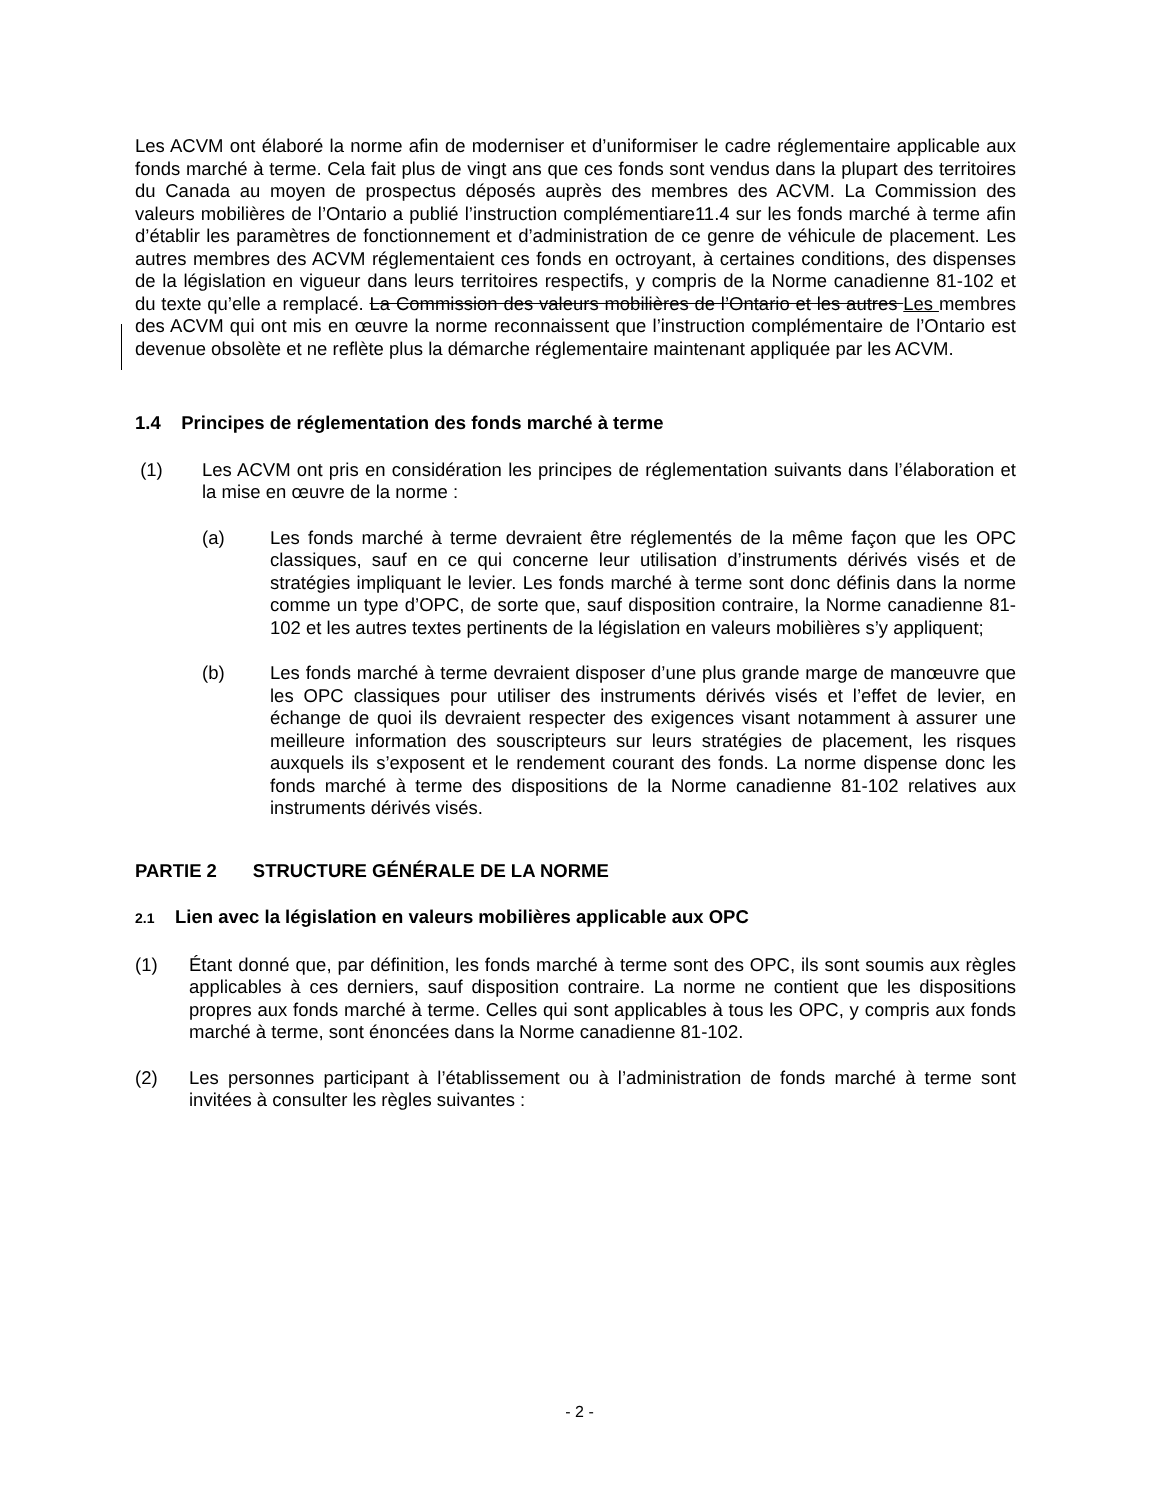Les ACVM ont élaboré la norme afin de moderniser et d’uniformiser le cadre réglementaire applicable aux fonds marché à terme. Cela fait plus de vingt ans que ces fonds sont vendus dans la plupart des territoires du Canada au moyen de prospectus déposés auprès des membres des ACVM. La Commission des valeurs mobilières de l’Ontario a publié l’instruction complémentiare11.4 sur les fonds marché à terme afin d’établir les paramètres de fonctionnement et d’administration de ce genre de véhicule de placement. Les autres membres des ACVM réglementaient ces fonds en octroyant, à certaines conditions, des dispenses de la législation en vigueur dans leurs territoires respectifs, y compris de la Norme canadienne 81-102 et du texte qu’elle a remplacé. La Commission des valeurs mobilières de l’Ontario et les autres Les membres des ACVM qui ont mis en œuvre la norme reconnaissent que l’instruction complémentaire de l’Ontario est devenue obsolète et ne reflète plus la démarche réglementaire maintenant appliquée par les ACVM.
1.4 Principes de réglementation des fonds marché à terme
(1) Les ACVM ont pris en considération les principes de réglementation suivants dans l’élaboration et la mise en œuvre de la norme :
(a) Les fonds marché à terme devraient être réglementés de la même façon que les OPC classiques, sauf en ce qui concerne leur utilisation d’instruments dérivés visés et de stratégies impliquant le levier. Les fonds marché à terme sont donc définis dans la norme comme un type d’OPC, de sorte que, sauf disposition contraire, la Norme canadienne 81-102 et les autres textes pertinents de la législation en valeurs mobilières s’y appliquent;
(b) Les fonds marché à terme devraient disposer d’une plus grande marge de manœuvre que les OPC classiques pour utiliser des instruments dérivés visés et l’effet de levier, en échange de quoi ils devraient respecter des exigences visant notamment à assurer une meilleure information des souscripteurs sur leurs stratégies de placement, les risques auxquels ils s’exposent et le rendement courant des fonds. La norme dispense donc les fonds marché à terme des dispositions de la Norme canadienne 81-102 relatives aux instruments dérivés visés.
PARTIE 2 STRUCTURE GÉNÉRALE DE LA NORME
2.1 Lien avec la législation en valeurs mobilières applicable aux OPC
(1) Étant donné que, par définition, les fonds marché à terme sont des OPC, ils sont soumis aux règles applicables à ces derniers, sauf disposition contraire. La norme ne contient que les dispositions propres aux fonds marché à terme. Celles qui sont applicables à tous les OPC, y compris aux fonds marché à terme, sont énoncées dans la Norme canadienne 81-102.
(2) Les personnes participant à l’établissement ou à l’administration de fonds marché à terme sont invitées à consulter les règles suivantes :
- 2 -